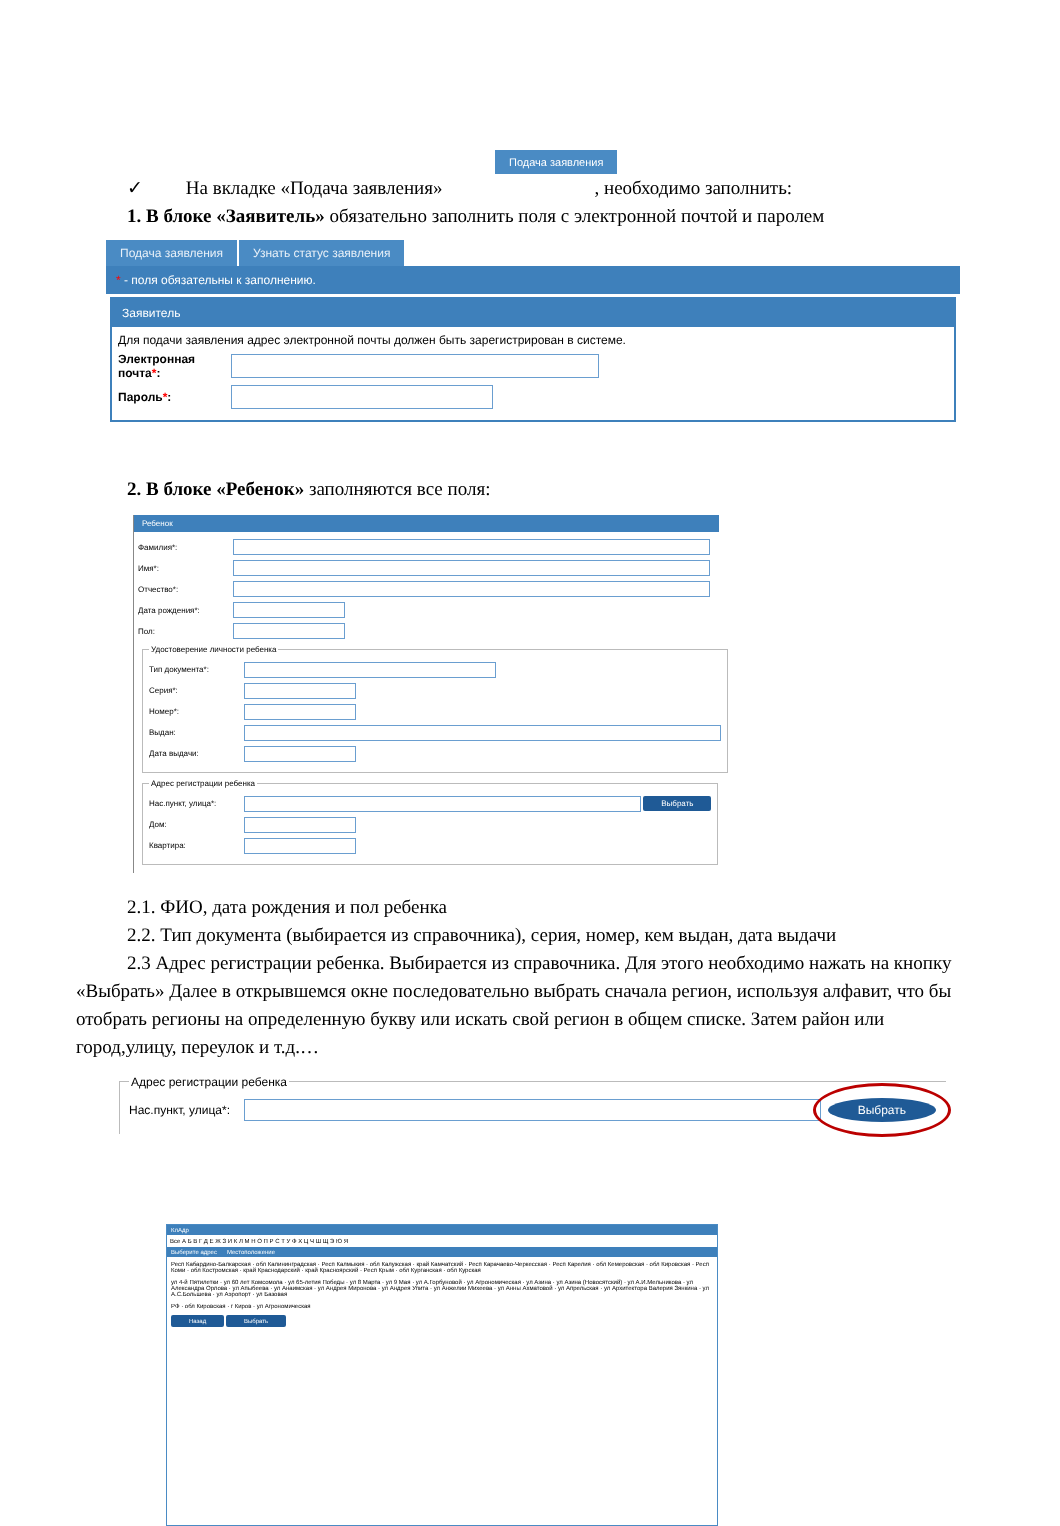Подача заявления
✓ На вкладке «Подача заявления» , необходимо заполнить:
1. В блоке «Заявитель» обязательно заполнить поля с электронной почтой и паролем
Подача заявления Узнать статус заявления
* - поля обязательны к заполнению.
Заявитель
Для подачи заявления адрес электронной почты должен быть зарегистрирован в системе.
Электронная почта*:
Пароль*:
2. В блоке «Ребенок» заполняются все поля:
Ребенок
Фамилия*:
Имя*:
Отчество*:
Дата рождения*:
Пол:
Удостоверение личности ребенка
Тип документа*:
Серия*:
Номер*:
Выдан:
Дата выдачи:
Адрес регистрации ребенка
Нас.пункт, улица*: Выбрать
Дом:
Квартира:
2.1. ФИО, дата рождения и пол ребенка
2.2. Тип документа (выбирается из справочника), серия, номер, кем выдан, дата выдачи
2.3 Адрес регистрации ребенка. Выбирается из справочника. Для этого необходимо нажать на кнопку «Выбрать» Далее в открывшемся окне последовательно выбрать сначала регион, используя алфавит, что бы отобрать регионы на определенную букву или искать свой регион в общем списке. Затем район или город,улицу, переулок и т.д.…
Адрес регистрации ребенка
Нас.пункт, улица*: Выбрать
КлАдр
Все А Б В Г Д Е Ж З И К Л М Н О П Р С Т У Ф Х Ц Ч Ш Щ Э Ю Я
Выберите адрес Местоположение
Респ Кабардино-Балкарская · обл Калининградская · Респ Калмыкия · обл Калужская · край Камчатский · Респ Карачаево-Черкесская · Респ Карелия · обл Кемеровская · обл Кировская · Респ Коми · обл Костромская · край Краснодарский · край Красноярский · Респ Крым · обл Курганская · обл Курская
ул 4-й Пятилетки · ул 60 лет Комсомола · ул 65-летия Победы · ул 8 Марта · ул 9 Мая · ул А.Горбуновой · ул Агрономическая · ул Азина · ул Азина (Новосятский) · ул А.И.Мельникова · ул Александра Орлова · ул Апыбеева · ул Анаимская · ул Андрея Миронова · ул Андрея Упита · ул Анжелии Михеева · ул Анны Ахматовой · ул Апрельская · ул Архитектора Валерия Зянкина · ул А.С.Большева · ул Аэропорт · ул Базовая
РФ · обл Кировская · г Киров · ул Агрономическая
Назад Выбрать